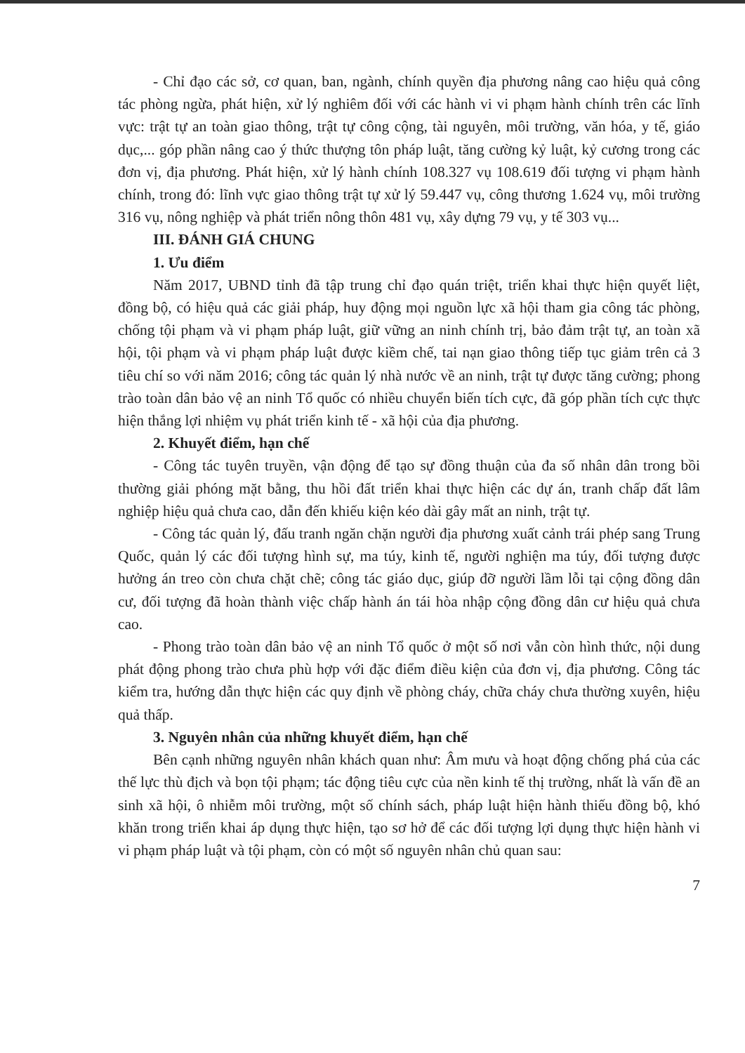- Chỉ đạo các sở, cơ quan, ban, ngành, chính quyền địa phương nâng cao hiệu quả công tác phòng ngừa, phát hiện, xử lý nghiêm đối với các hành vi vi phạm hành chính trên các lĩnh vực: trật tự an toàn giao thông, trật tự công cộng, tài nguyên, môi trường, văn hóa, y tế, giáo dục,... góp phần nâng cao ý thức thượng tôn pháp luật, tăng cường kỷ luật, kỷ cương trong các đơn vị, địa phương. Phát hiện, xử lý hành chính 108.327 vụ 108.619 đối tượng vi phạm hành chính, trong đó: lĩnh vực giao thông trật tự xử lý 59.447 vụ, công thương 1.624 vụ, môi trường 316 vụ, nông nghiệp và phát triển nông thôn 481 vụ, xây dựng 79 vụ, y tế 303 vụ...
III. ĐÁNH GIÁ CHUNG
1. Ưu điểm
Năm 2017, UBND tỉnh đã tập trung chỉ đạo quán triệt, triển khai thực hiện quyết liệt, đồng bộ, có hiệu quả các giải pháp, huy động mọi nguồn lực xã hội tham gia công tác phòng, chống tội phạm và vi phạm pháp luật, giữ vững an ninh chính trị, bảo đảm trật tự, an toàn xã hội, tội phạm và vi phạm pháp luật được kiềm chế, tai nạn giao thông tiếp tục giảm trên cả 3 tiêu chí so với năm 2016; công tác quản lý nhà nước về an ninh, trật tự được tăng cường; phong trào toàn dân bảo vệ an ninh Tổ quốc có nhiều chuyển biến tích cực, đã góp phần tích cực thực hiện thắng lợi nhiệm vụ phát triển kinh tế - xã hội của địa phương.
2. Khuyết điểm, hạn chế
- Công tác tuyên truyền, vận động để tạo sự đồng thuận của đa số nhân dân trong bồi thường giải phóng mặt bằng, thu hồi đất triển khai thực hiện các dự án, tranh chấp đất lâm nghiệp hiệu quả chưa cao, dẫn đến khiếu kiện kéo dài gây mất an ninh, trật tự.
- Công tác quản lý, đấu tranh ngăn chặn người địa phương xuất cảnh trái phép sang Trung Quốc, quản lý các đối tượng hình sự, ma túy, kinh tế, người nghiện ma túy, đối tượng được hưởng án treo còn chưa chặt chẽ; công tác giáo dục, giúp đỡ người lầm lỗi tại cộng đồng dân cư, đối tượng đã hoàn thành việc chấp hành án tái hòa nhập cộng đồng dân cư hiệu quả chưa cao.
- Phong trào toàn dân bảo vệ an ninh Tổ quốc ở một số nơi vẫn còn hình thức, nội dung phát động phong trào chưa phù hợp với đặc điểm điều kiện của đơn vị, địa phương. Công tác kiểm tra, hướng dẫn thực hiện các quy định về phòng cháy, chữa cháy chưa thường xuyên, hiệu quả thấp.
3. Nguyên nhân của những khuyết điểm, hạn chế
Bên cạnh những nguyên nhân khách quan như: Âm mưu và hoạt động chống phá của các thế lực thù địch và bọn tội phạm; tác động tiêu cực của nền kinh tế thị trường, nhất là vấn đề an sinh xã hội, ô nhiễm môi trường, một số chính sách, pháp luật hiện hành thiếu đồng bộ, khó khăn trong triển khai áp dụng thực hiện, tạo sơ hở để các đối tượng lợi dụng thực hiện hành vi vi phạm pháp luật và tội phạm, còn có một số nguyên nhân chủ quan sau:
7